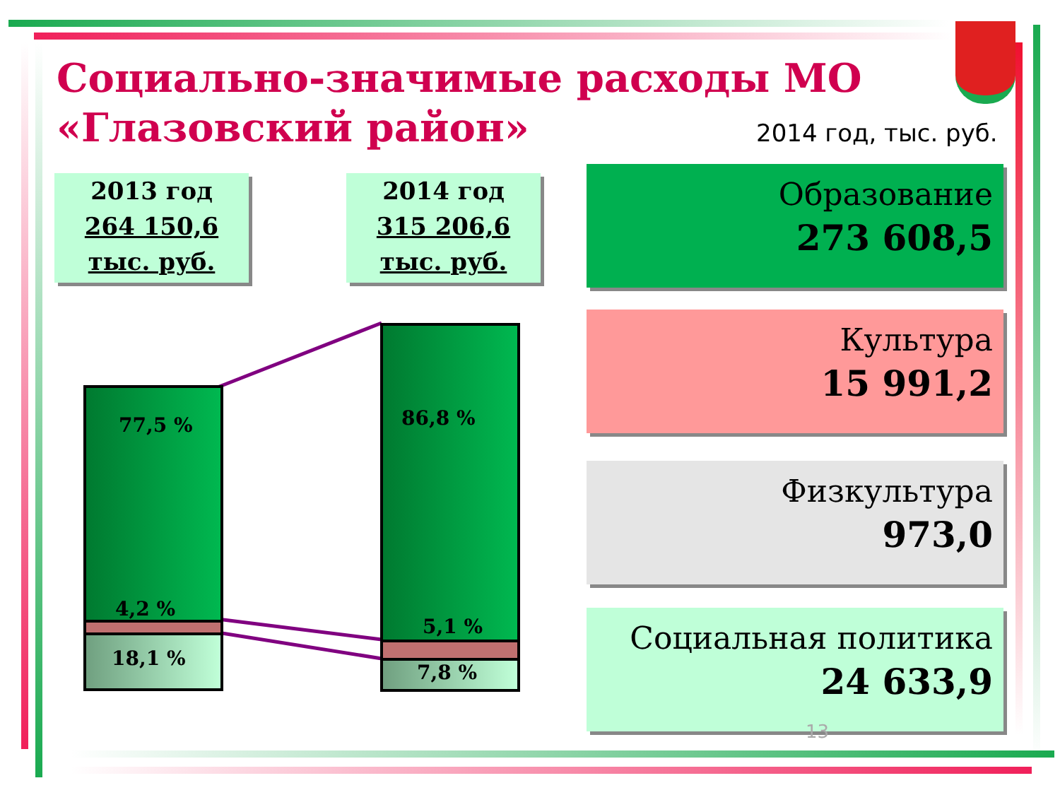Социально-значимые расходы МО
«Глазовский район»
2014 год, тыс. руб.
2013 год
264 150,6
тыс. руб.
2014 год
315 206,6
тыс. руб.
77,5 %
4,2 %
18,1 %
86,8 %
5,1 %
7,8 %
Образование
273 608,5
Культура
15 991,2
Физкультура
973,0
Социальная политика
24 633,9
13